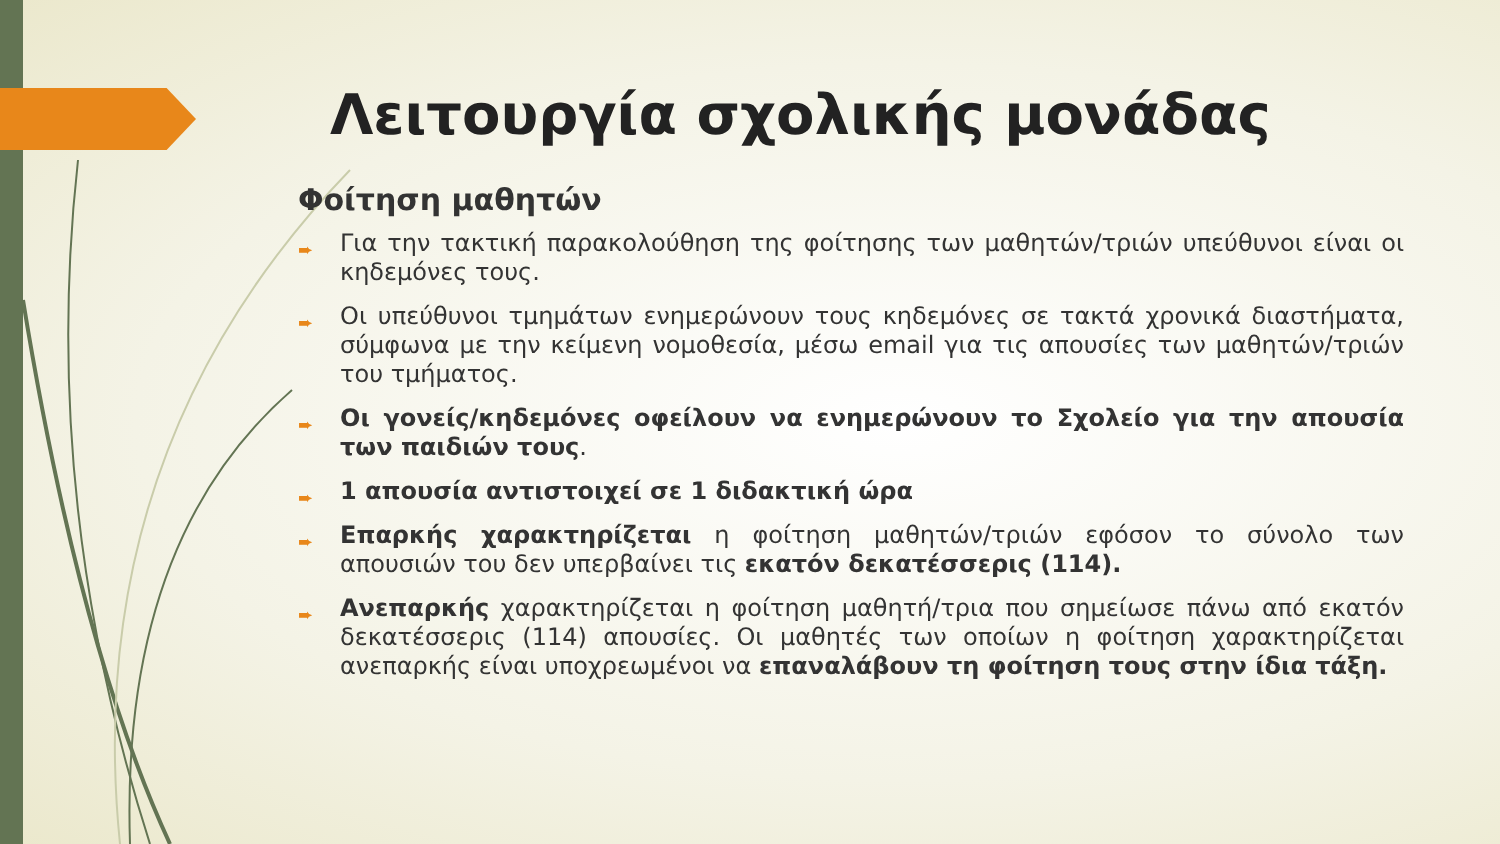Λειτουργία σχολικής μονάδας
Φοίτηση μαθητών
➨ Για την τακτική παρακολούθηση της φοίτησης των μαθητών/τριών υπεύθυνοι είναι οι κηδεμόνες τους.
➨ Οι υπεύθυνοι τμημάτων ενημερώνουν τους κηδεμόνες σε τακτά χρονικά διαστήματα, σύμφωνα με την κείμενη νομοθεσία, μέσω email για τις απουσίες των μαθητών/τριών του τμήματος.
➨ Οι γονείς/κηδεμόνες οφείλουν να ενημερώνουν το Σχολείο για την απουσία των παιδιών τους.
➨ 1 απουσία αντιστοιχεί σε 1 διδακτική ώρα
➨ Επαρκής χαρακτηρίζεται η φοίτηση μαθητών/τριών εφόσον το σύνολο των απουσιών του δεν υπερβαίνει τις εκατόν δεκατέσσερις (114).
➨ Ανεπαρκής χαρακτηρίζεται η φοίτηση μαθητή/τρια που σημείωσε πάνω από εκατόν δεκατέσσερις (114) απουσίες. Οι μαθητές των οποίων η φοίτηση χαρακτηρίζεται ανεπαρκής είναι υποχρεωμένοι να επαναλάβουν τη φοίτηση τους στην ίδια τάξη.